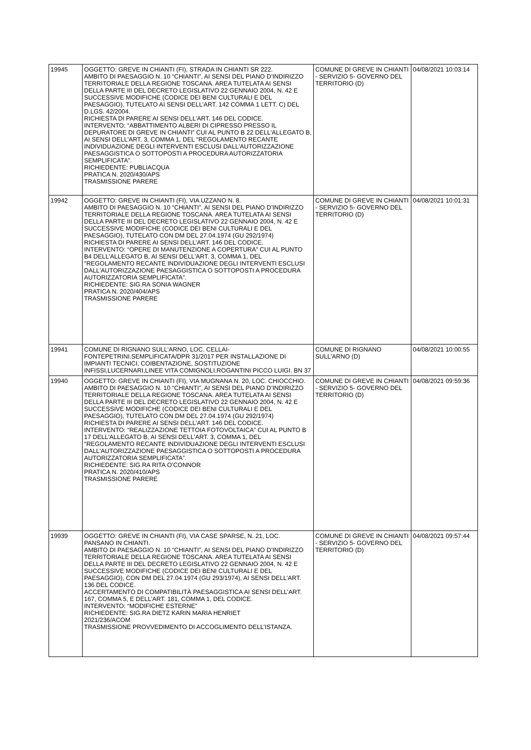| 19945 | OGGETTO: GREVE IN CHIANTI (FI), STRADA IN CHIANTI SR 222. AMBITO DI PAESAGGIO N. 10 “CHIANTI”, AI SENSI DEL PIANO D’INDIRIZZO TERRITORIALE DELLA REGIONE TOSCANA. AREA TUTELATA AI SENSI DELLA PARTE III DEL DECRETO LEGISLATIVO 22 GENNAIO 2004, N. 42 E SUCCESSIVE MODIFICHE (CODICE DEI BENI CULTURALI E DEL PAESAGGIO), TUTELATO AI SENSI DELL’ART. 142 COMMA 1 LETT. C) DEL D.LGS. 42/2004. RICHIESTA DI PARERE AI SENSI DELL’ART. 146 DEL CODICE. INTERVENTO: “ABBATTIMENTO ALBERI DI CIPRESSO PRESSO IL DEPURATORE DI GREVE IN CHIANTI” CUI AL PUNTO B 22 DELL'ALLEGATO B, AI SENSI DELL'ART. 3, COMMA 1, DEL "REGOLAMENTO RECANTE INDIVIDUAZIONE DEGLI INTERVENTI ESCLUSI DALL'AUTORIZZAZIONE PAESAGGISTICA O SOTTOPOSTI A PROCEDURA AUTORIZZATORIA SEMPLIFICATA”. RICHIEDENTE: PUBLIACQUA PRATICA N. 2020/430/APS TRASMISSIONE PARERE | COMUNE DI GREVE IN CHIANTI - SERVIZIO 5- GOVERNO DEL TERRITORIO (D) | 04/08/2021 10:03:14 |
| 19942 | OGGETTO: GREVE IN CHIANTI (FI), VIA UZZANO N. 8. AMBITO DI PAESAGGIO N. 10 “CHIANTI”, AI SENSI DEL PIANO D’INDIRIZZO TERRITORIALE DELLA REGIONE TOSCANA. AREA TUTELATA AI SENSI DELLA PARTE III DEL DECRETO LEGISLATIVO 22 GENNAIO 2004, N. 42 E SUCCESSIVE MODIFICHE (CODICE DEI BENI CULTURALI E DEL PAESAGGIO), TUTELATO CON DM DEL 27.04.1974 (GU 292/1974) RICHIESTA DI PARERE AI SENSI DELL’ART. 146 DEL CODICE. INTERVENTO: “OPERE DI MANUTENZIONE A COPERTURA” CUI AL PUNTO B4 DELL'ALLEGATO B, AI SENSI DELL'ART. 3, COMMA 1, DEL "REGOLAMENTO RECANTE INDIVIDUAZIONE DEGLI INTERVENTI ESCLUSI DALL'AUTORIZZAZIONE PAESAGGISTICA O SOTTOPOSTI A PROCEDURA AUTORIZZATORIA SEMPLIFICATA”. RICHIEDENTE: SIG.RA SONIA WAGNER PRATICA N. 2020/404/APS TRASMISSIONE PARERE | COMUNE DI GREVE IN CHIANTI - SERVIZIO 5- GOVERNO DEL TERRITORIO (D) | 04/08/2021 10:01:31 |
| 19941 | COMUNE DI RIGNANO SULL'ARNO, LOC. CELLAI-FONTEPETRINI.SEMPLIFICATA/DPR 31/2017 PER INSTALLAZIONE DI IMPIANTI TECNICI, COIBENTAZIONE, SOSTITUZIONE INFISSI,LUCERNARI,LINEE VITA COMIGNOLI.ROGANTINI PICCO LUIGI. BN 37 | COMUNE DI RIGNANO SULL'ARNO (D) | 04/08/2021 10:00:55 |
| 19940 | OGGETTO: GREVE IN CHIANTI (FI), VIA MUGNANA N. 20, LOC. CHIOCCHIO. AMBITO DI PAESAGGIO N. 10 “CHIANTI”, AI SENSI DEL PIANO D’INDIRIZZO TERRITORIALE DELLA REGIONE TOSCANA. AREA TUTELATA AI SENSI DELLA PARTE III DEL DECRETO LEGISLATIVO 22 GENNAIO 2004, N. 42 E SUCCESSIVE MODIFICHE (CODICE DEI BENI CULTURALI E DEL PAESAGGIO), TUTELATO CON DM DEL 27.04.1974 (GU 292/1974) RICHIESTA DI PARERE AI SENSI DELL’ART. 146 DEL CODICE. INTERVENTO: “REALIZZAZIONE TETTOIA FOTOVOLTAICA” CUI AL PUNTO B 17 DELL'ALLEGATO B, AI SENSI DELL'ART. 3, COMMA 1, DEL "REGOLAMENTO RECANTE INDIVIDUAZIONE DEGLI INTERVENTI ESCLUSI DALL'AUTORIZZAZIONE PAESAGGISTICA O SOTTOPOSTI A PROCEDURA AUTORIZZATORIA SEMPLIFICATA”. RICHIEDENTE: SIG.RA RITA O’CONNOR PRATICA N. 2020/410/APS TRASMISSIONE PARERE | COMUNE DI GREVE IN CHIANTI - SERVIZIO 5- GOVERNO DEL TERRITORIO (D) | 04/08/2021 09:59:36 |
| 19939 | OGGETTO: GREVE IN CHIANTI (FI), VIA CASE SPARSE, N. 21, LOC. PANSANO IN CHIANTI. AMBITO DI PAESAGGIO N. 10 “CHIANTI”, AI SENSI DEL PIANO D’INDIRIZZO TERRITORIALE DELLA REGIONE TOSCANA. AREA TUTELATA AI SENSI DELLA PARTE III DEL DECRETO LEGISLATIVO 22 GENNAIO 2004, N. 42 E SUCCESSIVE MODIFICHE (CODICE DEI BENI CULTURALI E DEL PAESAGGIO), CON DM DEL 27.04.1974 (GU 293/1974), AI SENSI DELL’ART. 136 DEL CODICE. ACCERTAMENTO DI COMPATIBILITÀ PAESAGGISTICA AI SENSI DELL’ART. 167, COMMA 5, E DELL’ART. 181, COMMA 1, DEL CODICE. INTERVENTO: “MODIFICHE ESTERNE” RICHIEDENTE: SIG.RA DIETZ KARIN MARIA HENRIET 2021/236/ACOM TRASMISSIONE PROVVEDIMENTO DI ACCOGLIMENTO DELL’ISTANZA. | COMUNE DI GREVE IN CHIANTI - SERVIZIO 5- GOVERNO DEL TERRITORIO (D) | 04/08/2021 09:57:44 |